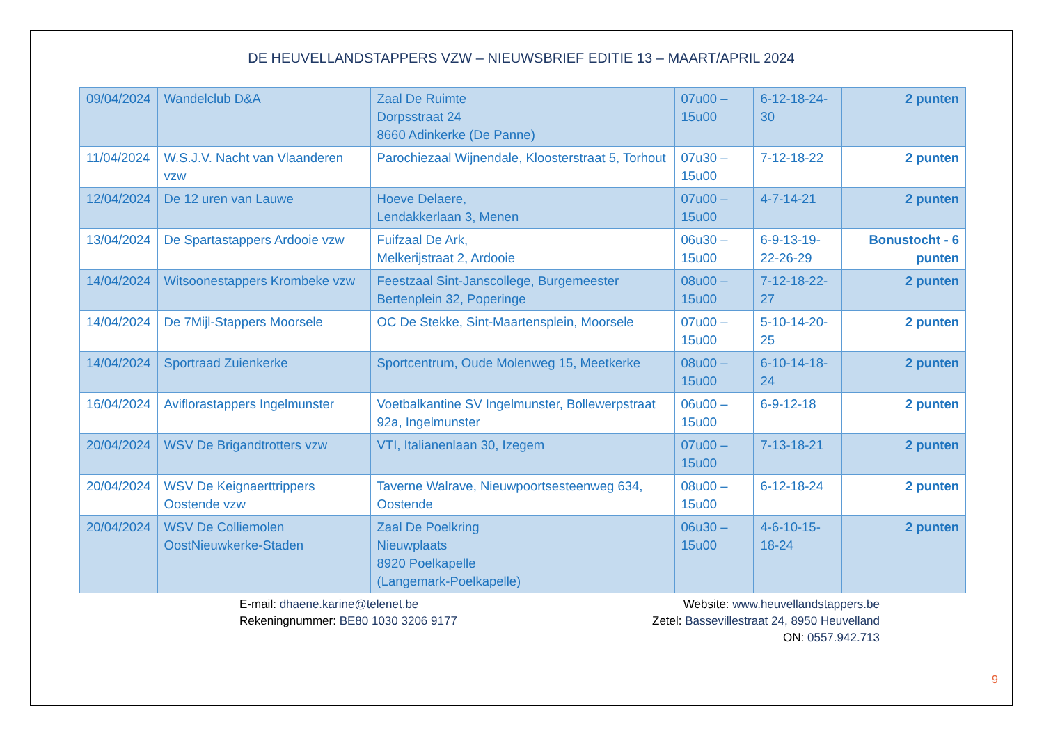DE HEUVELLANDSTAPPERS VZW – NIEUWSBRIEF EDITIE 13 – MAART/APRIL 2024
| 09/04/2024 | Wandelclub D&A | Zaal De Ruimte Dorpsstraat 24 8660 Adinkerke (De Panne) | 07u00 – 15u00 | 6-12-18-24-30 | 2 punten |
| 11/04/2024 | W.S.J.V. Nacht van Vlaanderen vzw | Parochiezaal Wijnendale, Kloosterstraat 5, Torhout | 07u30 – 15u00 | 7-12-18-22 | 2 punten |
| 12/04/2024 | De 12 uren van Lauwe | Hoeve Delaere, Lendakkerlaan 3, Menen | 07u00 – 15u00 | 4-7-14-21 | 2 punten |
| 13/04/2024 | De Spartastappers Ardooie vzw | Fuifzaal De Ark, Melkerijstraat 2, Ardooie | 06u30 – 15u00 | 6-9-13-19-22-26-29 | Bonustocht - 6 punten |
| 14/04/2024 | Witsoonestappers Krombeke vzw | Feestzaal Sint-Janscollege, Burgemeester Bertenplein 32, Poperinge | 08u00 – 15u00 | 7-12-18-22-27 | 2 punten |
| 14/04/2024 | De 7Mijl-Stappers Moorsele | OC De Stekke, Sint-Maartensplein, Moorsele | 07u00 – 15u00 | 5-10-14-20-25 | 2 punten |
| 14/04/2024 | Sportraad Zuienkerke | Sportcentrum, Oude Molenweg 15, Meetkerke | 08u00 – 15u00 | 6-10-14-18-24 | 2 punten |
| 16/04/2024 | Aviflorastappers Ingelmunster | Voetbalkantine SV Ingelmunster, Bollewerpstraat 92a, Ingelmunster | 06u00 – 15u00 | 6-9-12-18 | 2 punten |
| 20/04/2024 | WSV De Brigandtrotters vzw | VTI, Italianenlaan 30, Izegem | 07u00 – 15u00 | 7-13-18-21 | 2 punten |
| 20/04/2024 | WSV De Keignaerttrippers Oostende vzw | Taverne Walrave, Nieuwpoortsesteenweg 634, Oostende | 08u00 – 15u00 | 6-12-18-24 | 2 punten |
| 20/04/2024 | WSV De Colliemolen OostNieuwkerke-Staden | Zaal De Poelkring Nieuwplaats 8920 Poelkapelle (Langemark-Poelkapelle) | 06u30 – 15u00 | 4-6-10-15-18-24 | 2 punten |
E-mail: dhaene.karine@telenet.be
Rekeningnummer: BE80 1030 3206 9177
Website: www.heuvellandstappers.be
Zetel: Bassevillestraat 24, 8950 Heuvelland
ON: 0557.942.713
9